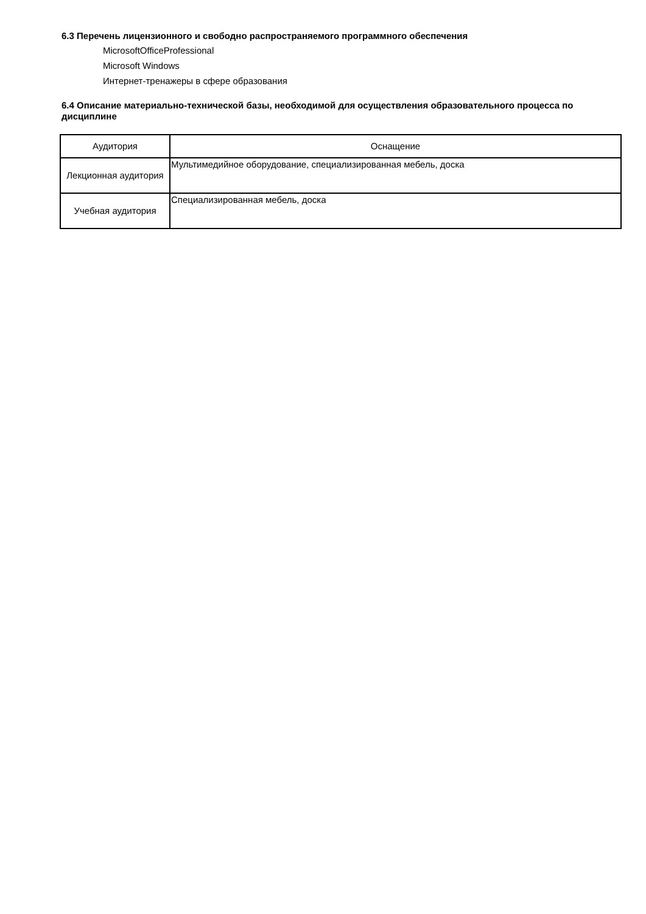6.3 Перечень лицензионного и свободно распространяемого программного обеспечения
MicrosoftOfficeProfessional
Microsoft Windows
Интернет-тренажеры в сфере образования
6.4 Описание материально-технической базы, необходимой для осуществления образовательного процесса по дисциплине
| Аудитория | Оснащение |
| --- | --- |
| Лекционная аудитория | Мультимедийное оборудование, специализированная мебель, доска |
| Учебная аудитория | Специализированная мебель, доска |